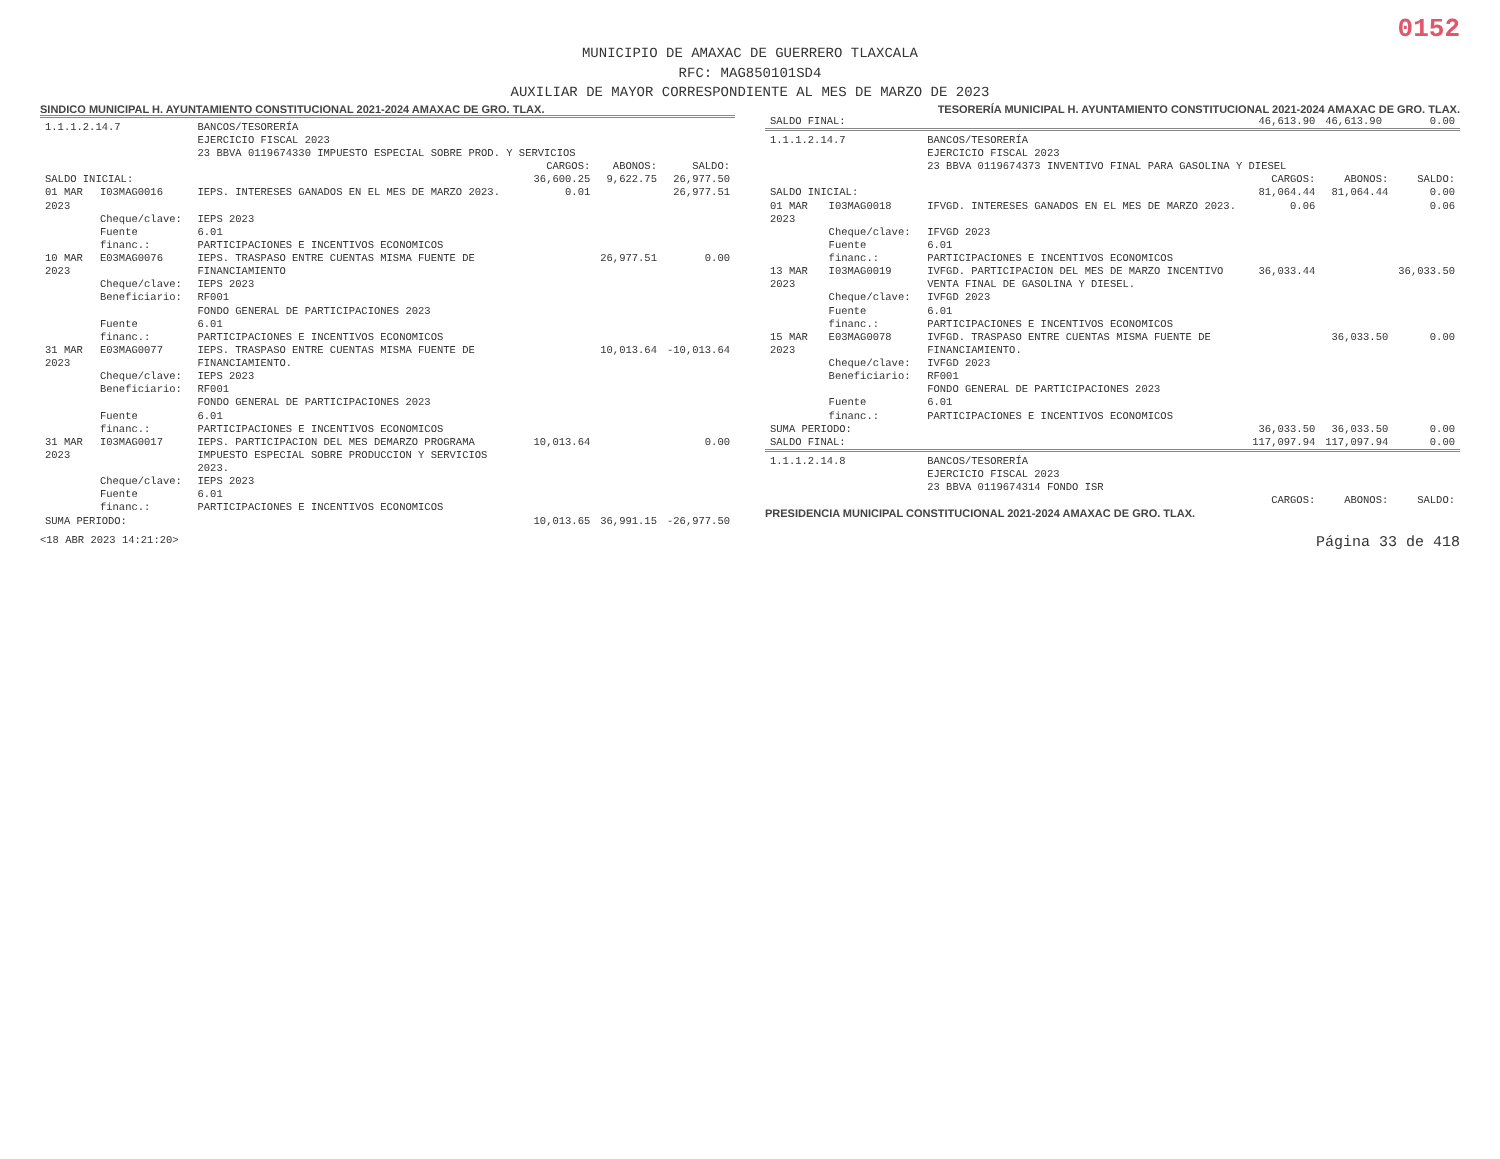0152
MUNICIPIO DE AMAXAC DE GUERRERO TLAXCALA
RFC: MAG850101SD4
AUXILIAR DE MAYOR CORRESPONDIENTE AL MES DE MARZO DE 2023
SINDICO MUNICIPAL H. AYUNTAMIENTO CONSTITUCIONAL 2021-2024 AMAXAC DE GRO. TLAX. TESORERÍA MUNICIPAL H. AYUNTAMIENTO CONSTITUCIONAL 2021-2024 AMAXAC DE GRO. TLAX.
| 1.1.1.2.14.7 | | BANCOS/TESORERÍA EJERCICIO FISCAL 2023 23 BBVA 0119674330 IMPUESTO ESPECIAL SOBRE PROD. Y SERVICIOS | | | |
| | | | CARGOS: | ABONOS: | SALDO: |
| SALDO INICIAL: | | | 36,600.25 | 9,622.75 | 26,977.50 |
| 01 MAR 2023 | I03MAG0016 | IEPS. INTERESES GANADOS EN EL MES DE MARZO 2023. | 0.01 | | 26,977.51 |
| | Cheque/clave: | IEPS 2023 | | | |
| | Fuente financ.: | 6.01 PARTICIPACIONES E INCENTIVOS ECONOMICOS | | | |
| 10 MAR 2023 | E03MAG0076 | IEPS. TRASPASO ENTRE CUENTAS MISMA FUENTE DE FINANCIAMIENTO | | 26,977.51 | 0.00 |
| | Cheque/clave: | IEPS 2023 | | | |
| | Beneficiario: | RF001 FONDO GENERAL DE PARTICIPACIONES 2023 | | | |
| | Fuente financ.: | 6.01 PARTICIPACIONES E INCENTIVOS ECONOMICOS | | | |
| 31 MAR 2023 | E03MAG0077 | IEPS. TRASPASO ENTRE CUENTAS MISMA FUENTE DE FINANCIAMIENTO. | | 10,013.64 | -10,013.64 |
| | Cheque/clave: | IEPS 2023 | | | |
| | Beneficiario: | RF001 FONDO GENERAL DE PARTICIPACIONES 2023 | | | |
| | Fuente financ.: | 6.01 PARTICIPACIONES E INCENTIVOS ECONOMICOS | | | |
| 31 MAR 2023 | I03MAG0017 | IEPS. PARTICIPACION DEL MES DEMARZO PROGRAMA IMPUESTO ESPECIAL SOBRE PRODUCCION Y SERVICIOS 2023. | 10,013.64 | | 0.00 |
| | Cheque/clave: | IEPS 2023 | | | |
| | Fuente financ.: | 6.01 PARTICIPACIONES E INCENTIVOS ECONOMICOS | | | |
| SUMA PERIODO: | | | 10,013.65 | 36,991.15 | -26,977.50 |
| SALDO FINAL: | | | 46,613.90 | 46,613.90 | 0.00 |
| 1.1.1.2.14.7 | | BANCOS/TESORERÍA EJERCICIO FISCAL 2023 23 BBVA 0119674373 INVENTIVO FINAL PARA GASOLINA Y DIESEL | | | |
| | | | CARGOS: | ABONOS: | SALDO: |
| SALDO INICIAL: | | | 81,064.44 | 81,064.44 | 0.00 |
| 01 MAR 2023 | I03MAG0018 | IFVGD. INTERESES GANADOS EN EL MES DE MARZO 2023. | 0.06 | | 0.06 |
| | Cheque/clave: | IFVGD 2023 | | | |
| | Fuente financ.: | 6.01 PARTICIPACIONES E INCENTIVOS ECONOMICOS | | | |
| 13 MAR 2023 | I03MAG0019 | IVFGD. PARTICIPACION DEL MES DE MARZO INCENTIVO VENTA FINAL DE GASOLINA Y DIESEL. | 36,033.44 | | 36,033.50 |
| | Cheque/clave: | IVFGD 2023 | | | |
| | Fuente financ.: | 6.01 PARTICIPACIONES E INCENTIVOS ECONOMICOS | | | |
| 15 MAR 2023 | E03MAG0078 | IVFGD. TRASPASO ENTRE CUENTAS MISMA FUENTE DE FINANCIAMIENTO. | | 36,033.50 | 0.00 |
| | Cheque/clave: | IVFGD 2023 | | | |
| | Beneficiario: | RF001 FONDO GENERAL DE PARTICIPACIONES 2023 | | | |
| | Fuente financ.: | 6.01 PARTICIPACIONES E INCENTIVOS ECONOMICOS | | | |
| SUMA PERIODO: | | | 36,033.50 | 36,033.50 | 0.00 |
| SALDO FINAL: | | | 117,097.94 | 117,097.94 | 0.00 |
| 1.1.1.2.14.8 | | BANCOS/TESORERÍA EJERCICIO FISCAL 2023 23 BBVA 0119674314 FONDO ISR | | | |
| | | | CARGOS: | ABONOS: | SALDO: |
PRESIDENCIA MUNICIPAL CONSTITUCIONAL 2021-2024 AMAXAC DE GRO. TLAX.
<18 ABR 2023 14:21:20> Página 33 de 418